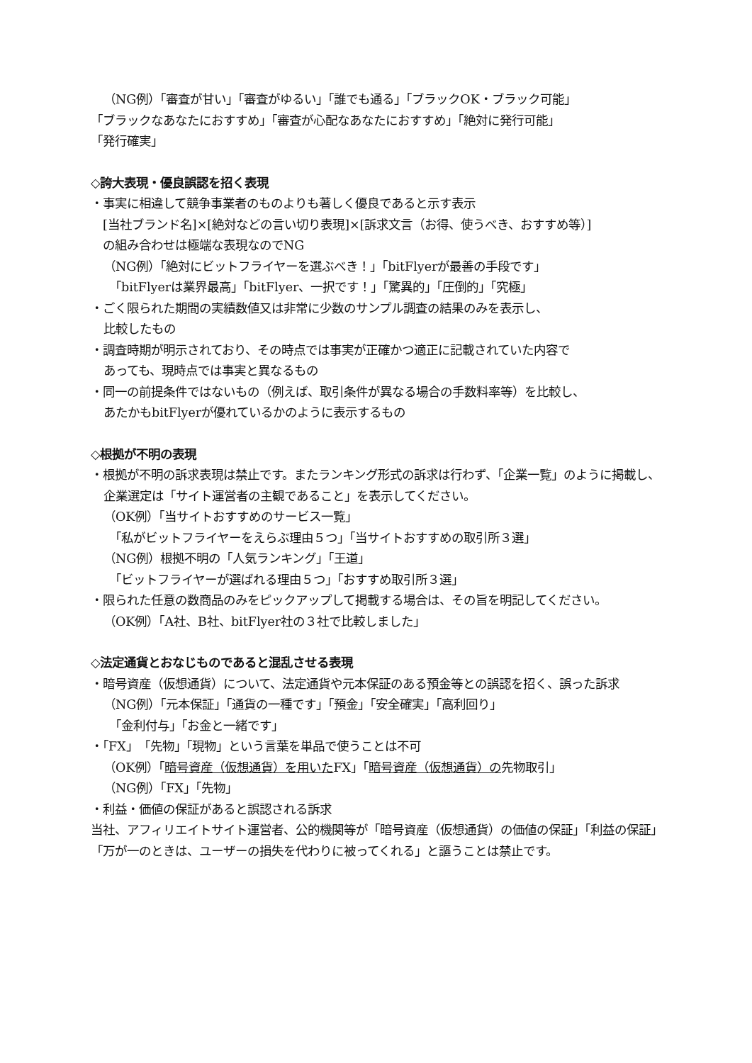（NG例）「審査が甘い」「審査がゆるい」「誰でも通る」「ブラックOK・ブラック可能」
「ブラックなあなたにおすすめ」「審査が心配なあなたにおすすめ」「絶対に発行可能」
「発行確実」
◇誇大表現・優良誤認を招く表現
・事実に相違して競争事業者のものよりも著しく優良であると示す表示
　[当社ブランド名]×[絶対などの言い切り表現]×[訴求文言（お得、使うべき、おすすめ等）]
　の組み合わせは極端な表現なのでNG
（NG例）「絶対にビットフライヤーを選ぶべき！」「bitFlyerが最善の手段です」
「bitFlyerは業界最高」「bitFlyer、一択です！」「驚異的」「圧倒的」「究極」
・ごく限られた期間の実績数値又は非常に少数のサンプル調査の結果のみを表示し、
比較したもの
・調査時期が明示されており、その時点では事実が正確かつ適正に記載されていた内容で
あっても、現時点では事実と異なるもの
・同一の前提条件ではないもの（例えば、取引条件が異なる場合の手数料率等）を比較し、
あたかもbitFlyerが優れているかのように表示するもの
◇根拠が不明の表現
・根拠が不明の訴求表現は禁止です。またランキング形式の訴求は行わず、「企業一覧」のように掲載し、企業選定は「サイト運営者の主観であること」を表示してください。
（OK例）「当サイトおすすめのサービス一覧」
「私がビットフライヤーをえらぶ理由５つ」「当サイトおすすめの取引所３選」
（NG例）根拠不明の「人気ランキング」「王道」
「ビットフライヤーが選ばれる理由５つ」「おすすめ取引所３選」
・限られた任意の数商品のみをピックアップして掲載する場合は、その旨を明記してください。
（OK例）「A社、B社、bitFlyer社の３社で比較しました」
◇法定通貨とおなじものであると混乱させる表現
・暗号資産（仮想通貨）について、法定通貨や元本保証のある預金等との誤認を招く、誤った訴求
（NG例）「元本保証」「通貨の一種です」「預金」「安全確実」「高利回り」
「金利付与」「お金と一緒です」
・「FX」「先物」「現物」という言葉を単品で使うことは不可
（OK例）「暗号資産（仮想通貨）を用いたFX」「暗号資産（仮想通貨）の先物取引」
（NG例）「FX」「先物」
・利益・価値の保証があると誤認される訴求
当社、アフィリエイトサイト運営者、公的機関等が「暗号資産（仮想通貨）の価値の保証」「利益の保証」「万が一のときは、ユーザーの損失を代わりに被ってくれる」と謳うことは禁止です。